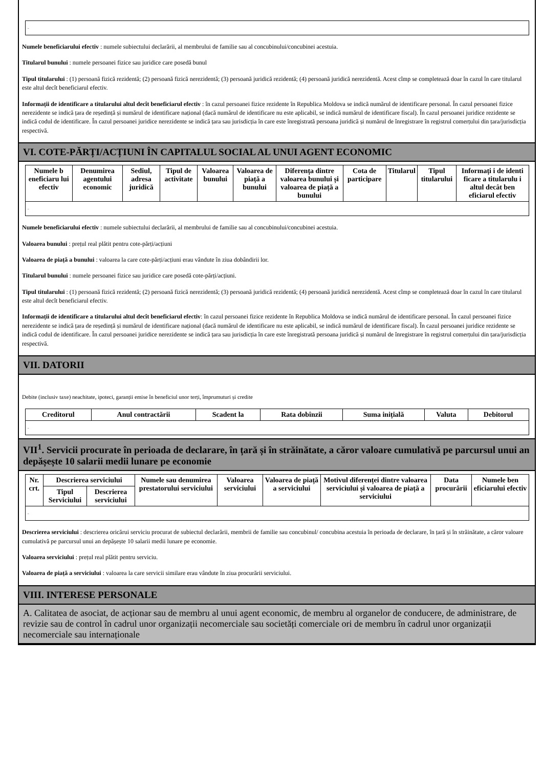| - |
Numele beneficiarului efectiv : numele subiectului declarării, al membrului de familie sau al concubinului/concubinei acestuia.
Titularul bunului : numele persoanei fizice sau juridice care posedă bunul
Tipul titularului : (1) persoană fizică rezidentă; (2) persoană fizică nerezidentă; (3) persoană juridică rezidentă; (4) persoană juridică nerezidentă. Acest cîmp se completează doar în cazul în care titularul este altul decît beneficiarul efectiv.
Informații de identificare a titularului altul decît beneficiarul efectiv : în cazul persoanei fizice rezidente în Republica Moldova se indică numărul de identificare personal. În cazul persoanei fizice nerezidente se indică țara de reședință și numărul de identificare național (dacă numărul de identificare nu este aplicabil, se indică numărul de identificare fiscal). În cazul persoanei juridice rezidente se indică codul de identificare. În cazul persoanei juridice nerezidente se indică țara sau jurisdicția în care este înregistrată persoana juridică și numărul de înregistrare în registrul comerțului din țara/jurisdicția respectivă.
VI. COTE-PĂRȚI/ACȚIUNI ÎN CAPITALUL SOCIAL AL UNUI AGENT ECONOMIC
| Numele b eneficiaru lui efectiv | Denumirea agentului economic | Sediul, adresa juridică | Tipul de activitate | Valoarea bunului | Valoarea de piață a bunului | Diferența dintre valoarea bunului și valoarea de piață a bunului | Cota de participare | Titularul | Tipul titularului | Informați i de identi ficare a titularulu i altul decât ben eficiarul efectiv |
| --- | --- | --- | --- | --- | --- | --- | --- | --- | --- | --- |
| - | | | | | | | | | | |
Numele beneficiarului efectiv : numele subiectului declarării, al membrului de familie sau al concubinului/concubinei acestuia.
Valoarea bunului : prețul real plătit pentru cote-părți/acțiuni
Valoarea de piață a bunului : valoarea la care cote-părți/acțiuni erau vândute în ziua dobândirii lor.
Titularul bunului : numele persoanei fizice sau juridice care posedă cote-părți/acțiuni.
Tipul titularului : (1) persoană fizică rezidentă; (2) persoană fizică nerezidentă; (3) persoană juridică rezidentă; (4) persoană juridică nerezidentă. Acest cîmp se completează doar în cazul în care titularul este altul decît beneficiarul efectiv.
Informații de identificare a titularului altul decît beneficiarul efectiv: în cazul persoanei fizice rezidente în Republica Moldova se indică numărul de identificare personal. În cazul persoanei fizice nerezidente se indică țara de reședință și numărul de identificare național (dacă numărul de identificare nu este aplicabil, se indică numărul de identificare fiscal). În cazul persoanei juridice rezidente se indică codul de identificare. În cazul persoanei juridice nerezidente se indică țara sau jurisdicția în care este înregistrată persoana juridică și numărul de înregistrare în registrul comerțului din țara/jurisdicția respectivă.
VII. DATORII
Debite (inclusiv taxe) neachitate, ipoteci, garanții emise în beneficiul unor terți, împrumuturi și credite
| Creditorul | Anul contractării | Scadent la | Rata dobînzii | Suma inițială | Valuta | Debitorul |
| --- | --- | --- | --- | --- | --- | --- |
| - | | | | | | |
VII<sup>1</sup>. Servicii procurate în perioada de declarare, în țară și în străinătate, a căror valoare cumulativă pe parcursul unui an depășește 10 salarii medii lunare pe economie
| Nr. crt. | Descrierea serviciului | | Numele sau denumirea prestatorului serviciului | Valoarea serviciului | Valoarea de piață a serviciului | Motivul diferenței dintre valoarea serviciului și valoarea de piață a serviciului | Data procurării | Numele ben eficiarului efectiv |
| --- | --- | --- | --- | --- | --- | --- | --- | --- |
| | Tipul Serviciului | Descrierea serviciului | | | | | | |
| - | | | | | | | | |
Descrierea serviciului : descrierea oricărui serviciu procurat de subiectul declarării, membrii de familie sau concubinul/ concubina acestuia în perioada de declarare, în țară și în străinătate, a căror valoare cumulativă pe parcursul unui an depășește 10 salarii medii lunare pe economie.
Valoarea serviciului : prețul real plătit pentru serviciu.
Valoarea de piață a serviciului : valoarea la care servicii similare erau vândute în ziua procurării serviciului.
VIII. INTERESE PERSONALE
A. Calitatea de asociat, de acționar sau de membru al unui agent economic, de membru al organelor de conducere, de administrare, de revizie sau de control în cadrul unor organizații necomerciale sau societăți comerciale ori de membru în cadrul unor organizații necomerciale sau internaționale